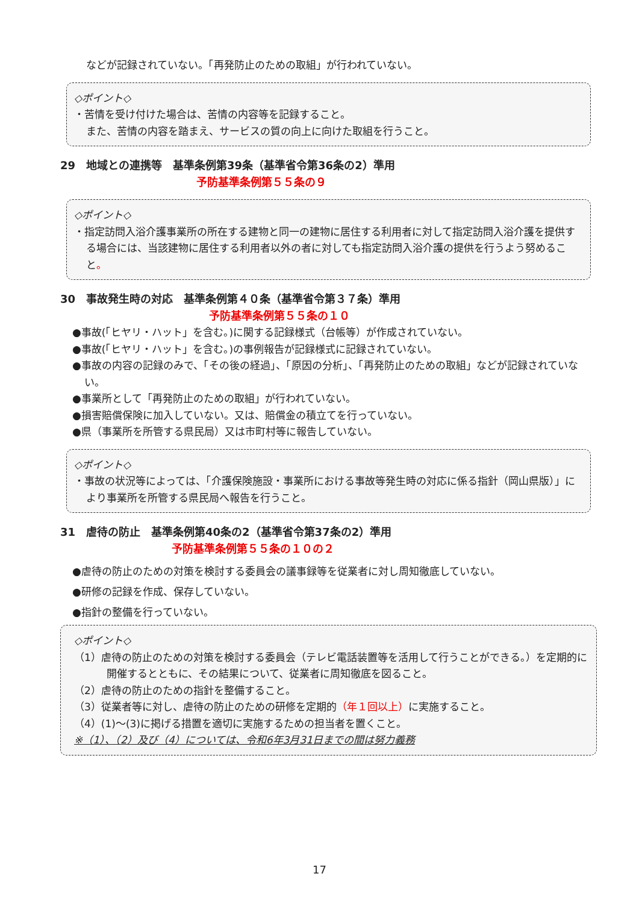などが記録されていない。「再発防止のための取組」が行われていない。
◇ポイント◇
・苦情を受け付けた場合は、苦情の内容等を記録すること。
また、苦情の内容を踏まえ、サービスの質の向上に向けた取組を行うこと。
29　地域との連携等　基準条例第39条（基準省令第36条の2）準用
予防基準条例第５５条の９
◇ポイント◇
・指定訪問入浴介護事業所の所在する建物と同一の建物に居住する利用者に対して指定訪問入浴介護を提供する場合には、当該建物に居住する利用者以外の者に対しても指定訪問入浴介護の提供を行うよう努めること。
30　事故発生時の対応　基準条例第４０条（基準省令第３７条）準用
予防基準条例第５５条の１０
●事故(「ヒヤリ・ハット」を含む。)に関する記録様式（台帳等）が作成されていない。
●事故(「ヒヤリ・ハット」を含む。)の事例報告が記録様式に記録されていない。
●事故の内容の記録のみで、「その後の経過」、「原因の分析」、「再発防止のための取組」などが記録されていない。
●事業所として「再発防止のための取組」が行われていない。
●損害賠償保険に加入していない。又は、賠償金の積立てを行っていない。
●県（事業所を所管する県民局）又は市町村等に報告していない。
◇ポイント◇
・事故の状況等によっては、「介護保険施設・事業所における事故等発生時の対応に係る指針（岡山県版）」により事業所を所管する県民局へ報告を行うこと。
31　虐待の防止　基準条例第40条の2（基準省令第37条の2）準用
予防基準条例第５５条の１０の２
●虐待の防止のための対策を検討する委員会の議事録等を従業者に対し周知徹底していない。
●研修の記録を作成、保存していない。
●指針の整備を行っていない。
◇ポイント◇
（1）虐待の防止のための対策を検討する委員会（テレビ電話装置等を活用して行うことができる。）を定期的に開催するとともに、その結果について、従業者に周知徹底を図ること。
（2）虐待の防止のための指針を整備すること。
（3）従業者等に対し、虐待の防止のための研修を定期的（年１回以上）に実施すること。
（4）(1)～(3)に掲げる措置を適切に実施するための担当者を置くこと。
※（1）、（2）及び（4）については、令和6年3月31日までの間は努力義務
17